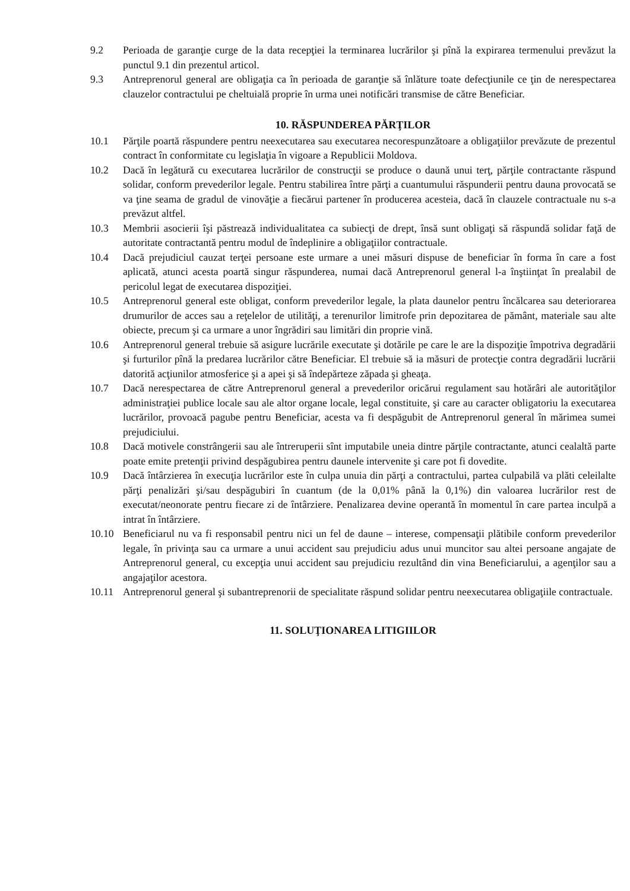9.2 Perioada de garanţie curge de la data recepţiei la terminarea lucrărilor şi pînă la expirarea termenului prevăzut la punctul 9.1 din prezentul articol.
9.3 Antreprenorul general are obligaţia ca în perioada de garanţie să înlăture toate defecţiunile ce ţin de nerespectarea clauzelor contractului pe cheltuială proprie în urma unei notificări transmise de către Beneficiar.
10. RĂSPUNDEREA PĂRŢILOR
10.1 Părţile poartă răspundere pentru neexecutarea sau executarea necorespunzătoare a obligaţiilor prevăzute de prezentul contract în conformitate cu legislaţia în vigoare a Republicii Moldova.
10.2 Dacă în legătură cu executarea lucrărilor de construcţii se produce o daună unui terţ, părţile contractante răspund solidar, conform prevederilor legale. Pentru stabilirea între părţi a cuantumului răspunderii pentru dauna provocată se va ţine seama de gradul de vinovăţie a fiecărui partener în producerea acesteia, dacă în clauzele contractuale nu s-a prevăzut altfel.
10.3 Membrii asocierii îşi păstrează individualitatea ca subiecţi de drept, însă sunt obligaţi să răspundă solidar faţă de autoritate contractantă pentru modul de îndeplinire a obligaţiilor contractuale.
10.4 Dacă prejudiciul cauzat terţei persoane este urmare a unei măsuri dispuse de beneficiar în forma în care a fost aplicată, atunci acesta poartă singur răspunderea, numai dacă Antreprenorul general l-a înştiinţat în prealabil de pericolul legat de executarea dispoziţiei.
10.5 Antreprenorul general este obligat, conform prevederilor legale, la plata daunelor pentru încălcarea sau deteriorarea drumurilor de acces sau a reţelelor de utilităţi, a terenurilor limitrofe prin depozitarea de pământ, materiale sau alte obiecte, precum şi ca urmare a unor îngrădiri sau limitări din proprie vină.
10.6 Antreprenorul general trebuie să asigure lucrările executate şi dotările pe care le are la dispoziţie împotriva degradării şi furturilor pînă la predarea lucrărilor către Beneficiar. El trebuie să ia măsuri de protecţie contra degradării lucrării datorită acţiunilor atmosferice şi a apei şi să îndepărteze zăpada şi gheaţa.
10.7 Dacă nerespectarea de către Antreprenorul general a prevederilor oricărui regulament sau hotărâri ale autorităţilor administraţiei publice locale sau ale altor organe locale, legal constituite, şi care au caracter obligatoriu la executarea lucrărilor, provoacă pagube pentru Beneficiar, acesta va fi despăgubit de Antreprenorul general în mărimea sumei prejudiciului.
10.8 Dacă motivele constrângerii sau ale întreruperii sînt imputabile uneia dintre părţile contractante, atunci cealaltă parte poate emite pretenţii privind despăgubirea pentru daunele intervenite şi care pot fi dovedite.
10.9 Dacă întârzierea în execuţia lucrărilor este în culpa unuia din părţi a contractului, partea culpabilă va plăti celeilalte părţi penalizări şi/sau despăgubiri în cuantum (de la 0,01% până la 0,1%) din valoarea lucrărilor rest de executat/neonorate pentru fiecare zi de întârziere. Penalizarea devine operantă în momentul în care partea inculpă a intrat în întârziere.
10.10 Beneficiarul nu va fi responsabil pentru nici un fel de daune – interese, compensaţii plătibile conform prevederilor legale, în privinţa sau ca urmare a unui accident sau prejudiciu adus unui muncitor sau altei persoane angajate de Antreprenorul general, cu excepţia unui accident sau prejudiciu rezultând din vina Beneficiarului, a agenţilor sau a angajaţilor acestora.
10.11 Antreprenorul general şi subantreprenorii de specialitate răspund solidar pentru neexecutarea obligaţiile contractuale.
11. SOLUŢIONAREA LITIGIILOR